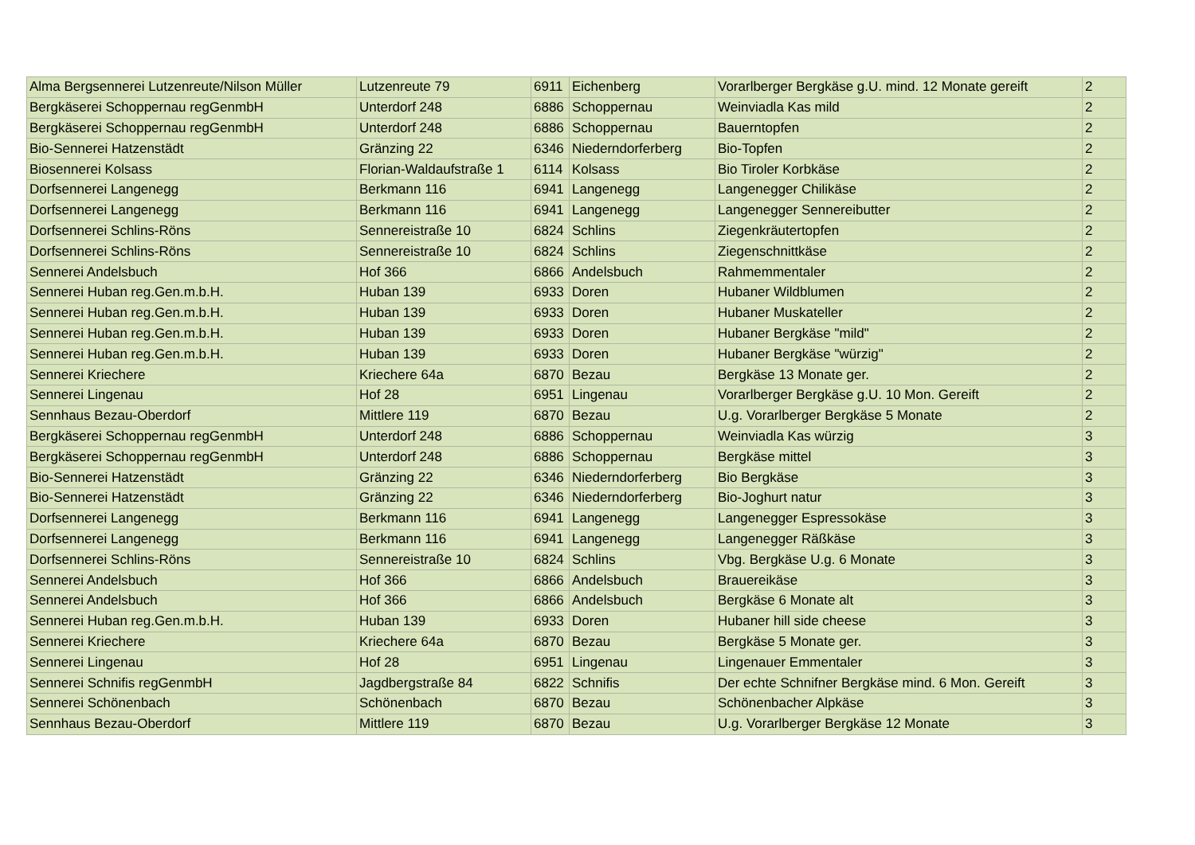| Alma Bergsennerei Lutzenreute/Nilson Müller | Lutzenreute 79 | 6911 | Eichenberg | Vorarlberger Bergkäse g.U. mind. 12 Monate gereift | 2 |
| Bergkäserei Schoppernau regGenmbH | Unterdorf 248 | 6886 | Schoppernau | Weinviadla Kas mild | 2 |
| Bergkäserei Schoppernau regGenmbH | Unterdorf 248 | 6886 | Schoppernau | Bauerntopfen | 2 |
| Bio-Sennerei Hatzenstädt | Gränzing 22 | 6346 | Niederndorferberg | Bio-Topfen | 2 |
| Biosennerei Kolsass | Florian-Waldaufstraße 1 | 6114 | Kolsass | Bio Tiroler Korbkäse | 2 |
| Dorfsennerei Langenegg | Berkmann 116 | 6941 | Langenegg | Langenegger Chilikäse | 2 |
| Dorfsennerei Langenegg | Berkmann 116 | 6941 | Langenegg | Langenegger Sennereibutter | 2 |
| Dorfsennerei Schlins-Röns | Sennereistraße 10 | 6824 | Schlins | Ziegenkräutertopfen | 2 |
| Dorfsennerei Schlins-Röns | Sennereistraße 10 | 6824 | Schlins | Ziegenschnittkäse | 2 |
| Sennerei Andelsbuch | Hof 366 | 6866 | Andelsbuch | Rahmemmentaler | 2 |
| Sennerei Huban reg.Gen.m.b.H. | Huban 139 | 6933 | Doren | Hubaner Wildblumen | 2 |
| Sennerei Huban reg.Gen.m.b.H. | Huban 139 | 6933 | Doren | Hubaner Muskateller | 2 |
| Sennerei Huban reg.Gen.m.b.H. | Huban 139 | 6933 | Doren | Hubaner Bergkäse "mild" | 2 |
| Sennerei Huban reg.Gen.m.b.H. | Huban 139 | 6933 | Doren | Hubaner Bergkäse "würzig" | 2 |
| Sennerei Kriechere | Kriechere 64a | 6870 | Bezau | Bergkäse 13 Monate ger. | 2 |
| Sennerei Lingenau | Hof 28 | 6951 | Lingenau | Vorarlberger Bergkäse g.U. 10 Mon. Gereift | 2 |
| Sennhaus Bezau-Oberdorf | Mittlere 119 | 6870 | Bezau | U.g. Vorarlberger Bergkäse 5 Monate | 2 |
| Bergkäserei Schoppernau regGenmbH | Unterdorf 248 | 6886 | Schoppernau | Weinviadla Kas würzig | 3 |
| Bergkäserei Schoppernau regGenmbH | Unterdorf 248 | 6886 | Schoppernau | Bergkäse mittel | 3 |
| Bio-Sennerei Hatzenstädt | Gränzing 22 | 6346 | Niederndorferberg | Bio Bergkäse | 3 |
| Bio-Sennerei Hatzenstädt | Gränzing 22 | 6346 | Niederndorferberg | Bio-Joghurt natur | 3 |
| Dorfsennerei Langenegg | Berkmann 116 | 6941 | Langenegg | Langenegger Espressokäse | 3 |
| Dorfsennerei Langenegg | Berkmann 116 | 6941 | Langenegg | Langenegger Räßkäse | 3 |
| Dorfsennerei Schlins-Röns | Sennereistraße 10 | 6824 | Schlins | Vbg. Bergkäse U.g. 6 Monate | 3 |
| Sennerei Andelsbuch | Hof 366 | 6866 | Andelsbuch | Brauereikäse | 3 |
| Sennerei Andelsbuch | Hof 366 | 6866 | Andelsbuch | Bergkäse 6 Monate alt | 3 |
| Sennerei Huban reg.Gen.m.b.H. | Huban 139 | 6933 | Doren | Hubaner hill side cheese | 3 |
| Sennerei Kriechere | Kriechere 64a | 6870 | Bezau | Bergkäse 5 Monate ger. | 3 |
| Sennerei Lingenau | Hof 28 | 6951 | Lingenau | Lingenauer Emmentaler | 3 |
| Sennerei Schnifis regGenmbH | Jagdbergstraße 84 | 6822 | Schnifis | Der echte Schnifner Bergkäse mind. 6 Mon. Gereift | 3 |
| Sennerei Schönenbach | Schönenbach | 6870 | Bezau | Schönenbacher Alpkäse | 3 |
| Sennhaus Bezau-Oberdorf | Mittlere 119 | 6870 | Bezau | U.g. Vorarlberger Bergkäse 12 Monate | 3 |